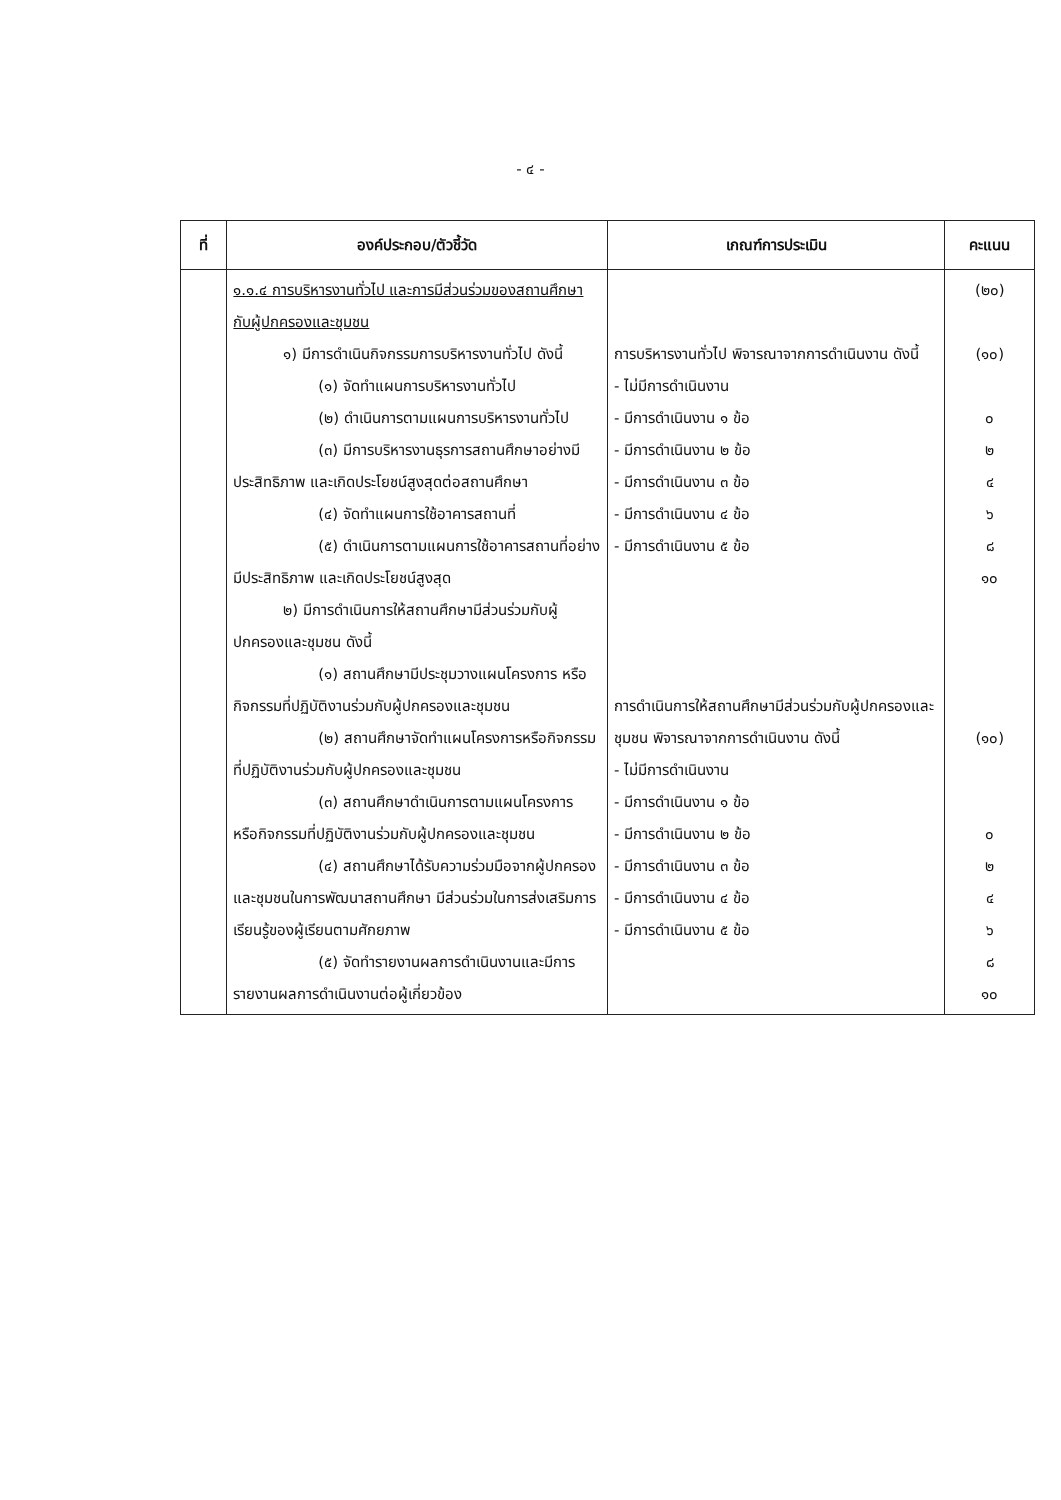- ๔ -
| ที่ | องค์ประกอบ/ตัวชี้วัด | เกณฑ์การประเมิน | คะแนน |
| --- | --- | --- | --- |
| | ๑.๑.๔ การบริหารงานทั่วไป และการมีส่วนร่วมของสถานศึกษากับผู้ปกครองและชุมชน ๑) มีการดำเนินกิจกรรมการบริหารงานทั่วไป ดังนี้ (๑) จัดทำแผนการบริหารงานทั่วไป (๒) ดำเนินการตามแผนการบริหารงานทั่วไป (๓) มีการบริหารงานธุรการสถานศึกษาอย่างมีประสิทธิภาพ และเกิดประโยชน์สูงสุดต่อสถานศึกษา (๔) จัดทำแผนการใช้อาคารสถานที่ (๕) ดำเนินการตามแผนการใช้อาคารสถานที่อย่างมีประสิทธิภาพ และเกิดประโยชน์สูงสุด ๒) มีการดำเนินการให้สถานศึกษามีส่วนร่วมกับผู้ปกครองและชุมชน ดังนี้ (๑) สถานศึกษามีประชุมวางแผนโครงการ หรือกิจกรรมที่ปฏิบัติงานร่วมกับผู้ปกครองและชุมชน (๒) สถานศึกษาจัดทำแผนโครงการหรือกิจกรรมที่ปฏิบัติงานร่วมกับผู้ปกครองและชุมชน (๓) สถานศึกษาดำเนินการตามแผนโครงการ หรือกิจกรรมที่ปฏิบัติงานร่วมกับผู้ปกครองและชุมชน (๔) สถานศึกษาได้รับความร่วมมือจากผู้ปกครองและชุมชนในการพัฒนาสถานศึกษา มีส่วนร่วมในการส่งเสริมการเรียนรู้ของผู้เรียนตามศักยภาพ (๕) จัดทำรายงานผลการดำเนินงานและมีการรายงานผลการดำเนินงานต่อผู้เกี่ยวข้อง | การบริหารงานทั่วไป พิจารณาจากการดำเนินงาน ดังนี้ - ไม่มีการดำเนินงาน - มีการดำเนินงาน ๑ ข้อ - มีการดำเนินงาน ๒ ข้อ - มีการดำเนินงาน ๓ ข้อ - มีการดำเนินงาน ๔ ข้อ - มีการดำเนินงาน ๕ ข้อ การดำเนินการให้สถานศึกษามีส่วนร่วมกับผู้ปกครองและชุมชน พิจารณาจากการดำเนินงาน ดังนี้ - ไม่มีการดำเนินงาน - มีการดำเนินงาน ๑ ข้อ - มีการดำเนินงาน ๒ ข้อ - มีการดำเนินงาน ๓ ข้อ - มีการดำเนินงาน ๔ ข้อ - มีการดำเนินงาน ๕ ข้อ | (๒๐) (๑๐) ๐ ๒ ๔ ๖ ๘ ๑๐ (๑๐) ๐ ๒ ๔ ๖ ๘ ๑๐ |